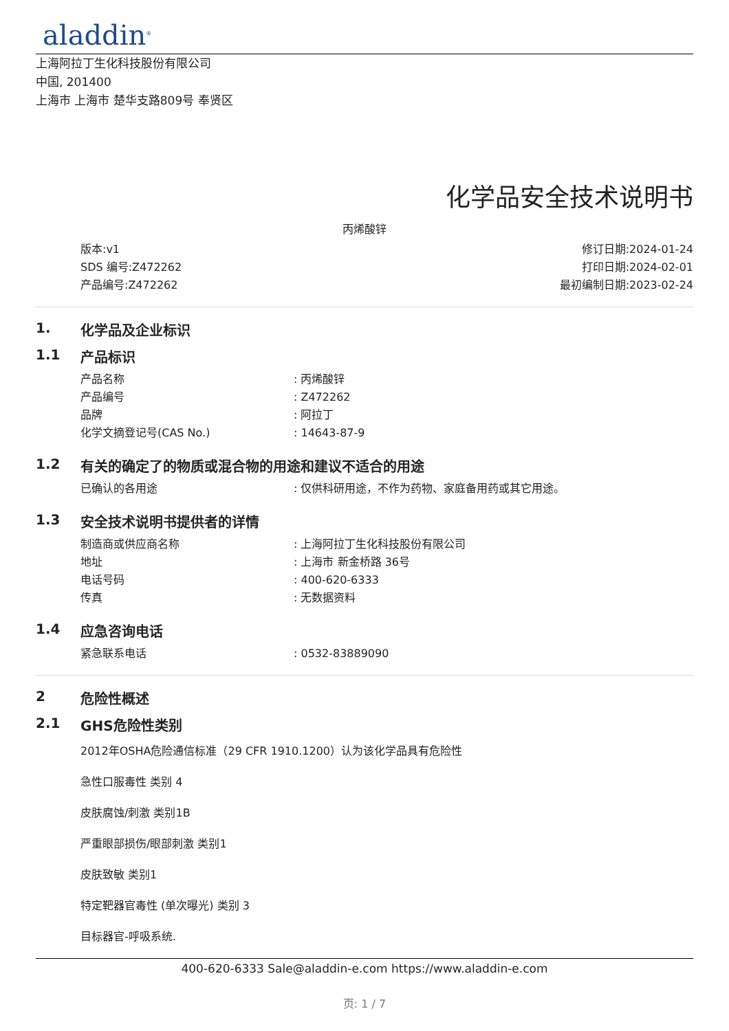aladdin<sup>®</sup>
上海阿拉丁生化科技股份有限公司
中国, 201400
上海市 上海市 楚华支路809号 奉贤区
化学品安全技术说明书
丙烯酸锌
版本:v1
SDS 编号:Z472262
产品编号:Z472262
修订日期:2024-01-24
打印日期:2024-02-01
最初编制日期:2023-02-24
1. 化学品及企业标识
1.1 产品标识
产品名称: 丙烯酸锌
产品编号: Z472262
品牌: 阿拉丁
化学文摘登记号(CAS No.): 14643-87-9
1.2 有关的确定了的物质或混合物的用途和建议不适合的用途
已确认的各用途: 仅供科研用途，不作为药物、家庭备用药或其它用途。
1.3 安全技术说明书提供者的详情
制造商或供应商名称: 上海阿拉丁生化科技股份有限公司
地址: 上海市 新金桥路 36号
电话号码: 400-620-6333
传真: 无数据资料
1.4 应急咨询电话
紧急联系电话: 0532-83889090
2 危险性概述
2.1 GHS危险性类别
2012年OSHA危险通信标准（29 CFR 1910.1200）认为该化学品具有危险性
急性口服毒性 类别 4
皮肤腐蚀/刺激 类别1B
严重眼部损伤/眼部刺激 类别1
皮肤致敏 类别1
特定靶器官毒性 (单次曝光) 类别 3
目标器官-呼吸系统.
400-620-6333 Sale@aladdin-e.com https://www.aladdin-e.com
页: 1 / 7